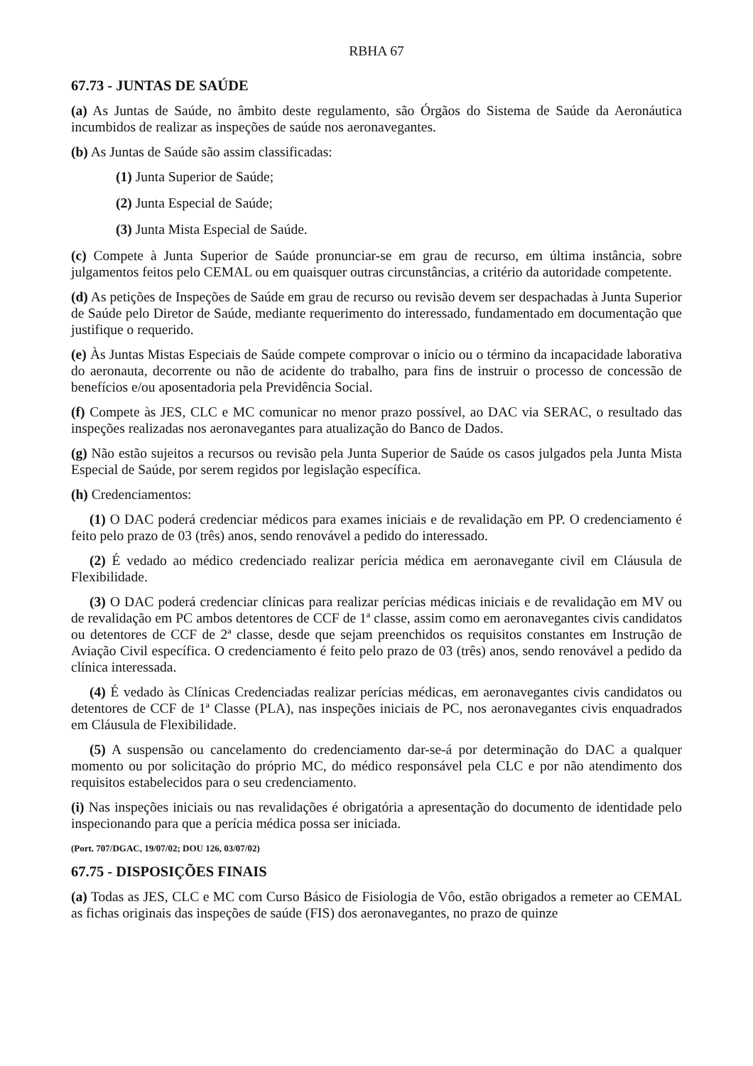RBHA 67
67.73 - JUNTAS DE SAÚDE
(a) As Juntas de Saúde, no âmbito deste regulamento, são Órgãos do Sistema de Saúde da Aeronáutica incumbidos de realizar as inspeções de saúde nos aeronavegantes.
(b) As Juntas de Saúde são assim classificadas:
(1) Junta Superior de Saúde;
(2) Junta Especial de Saúde;
(3) Junta Mista Especial de Saúde.
(c) Compete à Junta Superior de Saúde pronunciar-se em grau de recurso, em última instância, sobre julgamentos feitos pelo CEMAL ou em quaisquer outras circunstâncias, a critério da autoridade competente.
(d) As petições de Inspeções de Saúde em grau de recurso ou revisão devem ser despachadas à Junta Superior de Saúde pelo Diretor de Saúde, mediante requerimento do interessado, fundamentado em documentação que justifique o requerido.
(e) Às Juntas Mistas Especiais de Saúde compete comprovar o início ou o término da incapacidade laborativa do aeronauta, decorrente ou não de acidente do trabalho, para fins de instruir o processo de concessão de benefícios e/ou aposentadoria pela Previdência Social.
(f) Compete às JES, CLC e MC comunicar no menor prazo possível, ao DAC via SERAC, o resultado das inspeções realizadas nos aeronavegantes para atualização do Banco de Dados.
(g) Não estão sujeitos a recursos ou revisão pela Junta Superior de Saúde os casos julgados pela Junta Mista Especial de Saúde, por serem regidos por legislação específica.
(h) Credenciamentos:
(1) O DAC poderá credenciar médicos para exames iniciais e de revalidação em PP. O credenciamento é feito pelo prazo de 03 (três) anos, sendo renovável a pedido do interessado.
(2) É vedado ao médico credenciado realizar perícia médica em aeronavegante civil em Cláusula de Flexibilidade.
(3) O DAC poderá credenciar clínicas para realizar perícias médicas iniciais e de revalidação em MV ou de revalidação em PC ambos detentores de CCF de 1ª classe, assim como em aeronavegantes civis candidatos ou detentores de CCF de 2ª classe, desde que sejam preenchidos os requisitos constantes em Instrução de Aviação Civil específica. O credenciamento é feito pelo prazo de 03 (três) anos, sendo renovável a pedido da clínica interessada.
(4) É vedado às Clínicas Credenciadas realizar perícias médicas, em aeronavegantes civis candidatos ou detentores de CCF de 1ª Classe (PLA), nas inspeções iniciais de PC, nos aeronavegantes civis enquadrados em Cláusula de Flexibilidade.
(5) A suspensão ou cancelamento do credenciamento dar-se-á por determinação do DAC a qualquer momento ou por solicitação do próprio MC, do médico responsável pela CLC e por não atendimento dos requisitos estabelecidos para o seu credenciamento.
(i) Nas inspeções iniciais ou nas revalidações é obrigatória a apresentação do documento de identidade pelo inspecionando para que a perícia médica possa ser iniciada.
(Port. 707/DGAC, 19/07/02; DOU 126, 03/07/02)
67.75 - DISPOSIÇÕES FINAIS
(a) Todas as JES, CLC e MC com Curso Básico de Fisiologia de Vôo, estão obrigados a remeter ao CEMAL as fichas originais das inspeções de saúde (FIS) dos aeronavegantes, no prazo de quinze